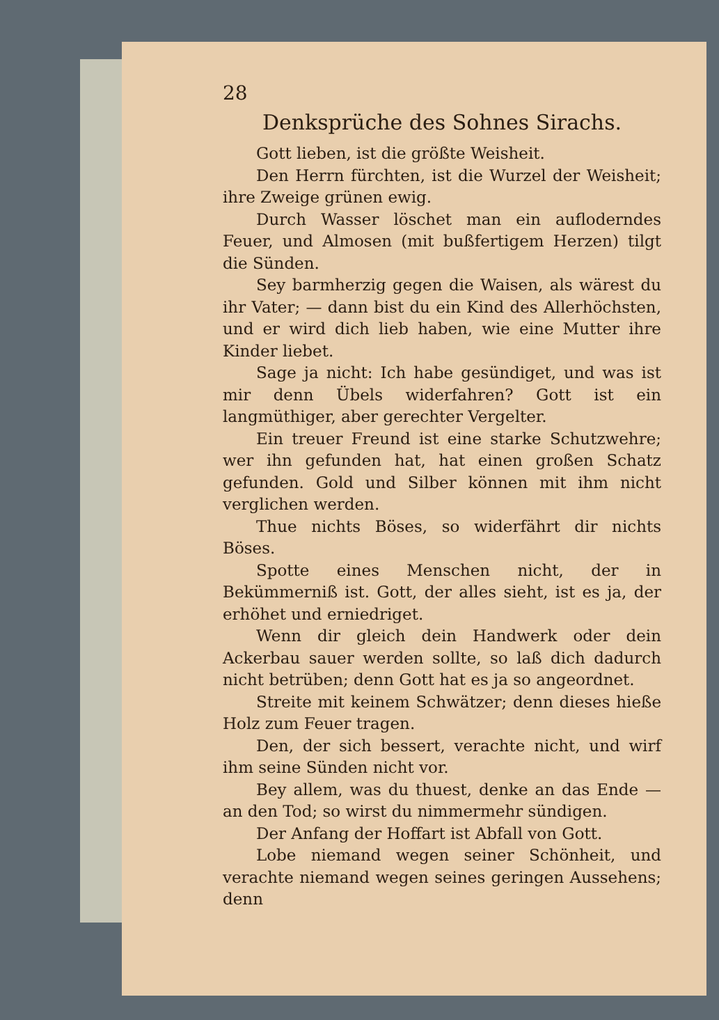28
Denksprüche des Sohnes Sirachs.
Gott lieben, ist die größte Weisheit.
Den Herrn fürchten, ist die Wurzel der Weisheit; ihre Zweige grünen ewig.
Durch Wasser löschet man ein aufloderndes Feuer, und Almosen (mit bußfertigem Herzen) tilgt die Sünden.
Sey barmherzig gegen die Waisen, als wärest du ihr Vater; — dann bist du ein Kind des Allerhöchsten, und er wird dich lieb haben, wie eine Mutter ihre Kinder liebet.
Sage ja nicht: Ich habe gesündiget, und was ist mir denn Übels widerfahren? Gott ist ein langmüthiger, aber gerechter Vergelter.
Ein treuer Freund ist eine starke Schutzwehre; wer ihn gefunden hat, hat einen großen Schatz gefunden. Gold und Silber können mit ihm nicht verglichen werden.
Thue nichts Böses, so widerfährt dir nichts Böses.
Spotte eines Menschen nicht, der in Bekümmerniß ist. Gott, der alles sieht, ist es ja, der erhöhet und erniedriget.
Wenn dir gleich dein Handwerk oder dein Ackerbau sauer werden sollte, so laß dich dadurch nicht betrüben; denn Gott hat es ja so angeordnet.
Streite mit keinem Schwätzer; denn dieses hieße Holz zum Feuer tragen.
Den, der sich bessert, verachte nicht, und wirf ihm seine Sünden nicht vor.
Bey allem, was du thuest, denke an das Ende — an den Tod; so wirst du nimmermehr sündigen.
Der Anfang der Hoffart ist Abfall von Gott.
Lobe niemand wegen seiner Schönheit, und verachte niemand wegen seines geringen Aussehens; denn